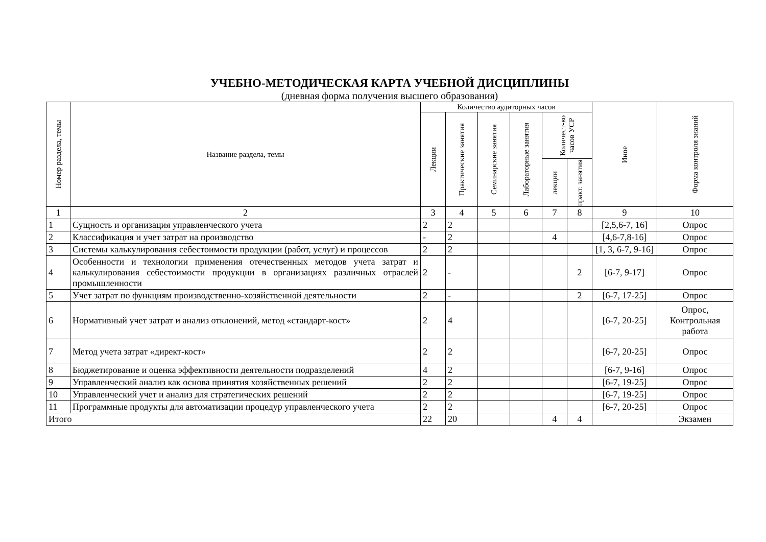УЧЕБНО-МЕТОДИЧЕСКАЯ КАРТА УЧЕБНОЙ ДИСЦИПЛИНЫ
(дневная форма получения высшего образования)
| Номер раздела, темы | Название раздела, темы | Количество аудиторных часов | | | | | | Иное | Форма контроля знаний |
| --- | --- | --- | --- | --- | --- | --- | --- | --- | --- |
| | | Лекции | Практические занятия | Семинарские занятия | Лабораторные занятия | Количест-во часов УСР | | | |
| | | | | | | лекции | практ. занятия | | |
| 1 | 2 | 3 | 4 | 5 | 6 | 7 | 8 | 9 | 10 |
| 1 | Сущность и организация управленческого учета | 2 | 2 | | | | | [2,5,6-7, 16] | Опрос |
| 2 | Классификация и учет затрат на производство | - | 2 | | | 4 | | [4,6-7,8-16] | Опрос |
| 3 | Системы калькулирования себестоимости продукции (работ, услуг) и процессов | 2 | 2 | | | | | [1, 3, 6-7, 9-16] | Опрос |
| 4 | Особенности и технологии применения отечественных методов учета затрат и калькулирования себестоимости продукции в организациях различных отраслей промышленности | 2 | - | | | | 2 | [6-7, 9-17] | Опрос |
| 5 | Учет затрат по функциям производственно-хозяйственной деятельности | 2 | - | | | | 2 | [6-7, 17-25] | Опрос |
| 6 | Нормативный учет затрат и анализ отклонений, метод «стандарт-кост» | 2 | 4 | | | | | [6-7, 20-25] | Опрос, Контрольная работа |
| 7 | Метод учета затрат «директ-кост» | 2 | 2 | | | | | [6-7, 20-25] | Опрос |
| 8 | Бюджетирование и оценка эффективности деятельности подразделений | 4 | 2 | | | | | [6-7, 9-16] | Опрос |
| 9 | Управленческий анализ как основа принятия хозяйственных решений | 2 | 2 | | | | | [6-7, 19-25] | Опрос |
| 10 | Управленческий учет и анализ для стратегических решений | 2 | 2 | | | | | [6-7, 19-25] | Опрос |
| 11 | Программные продукты для автоматизации процедур управленческого учета | 2 | 2 | | | | | [6-7, 20-25] | Опрос |
| Итого | | 22 | 20 | | | 4 | 4 | | Экзамен |